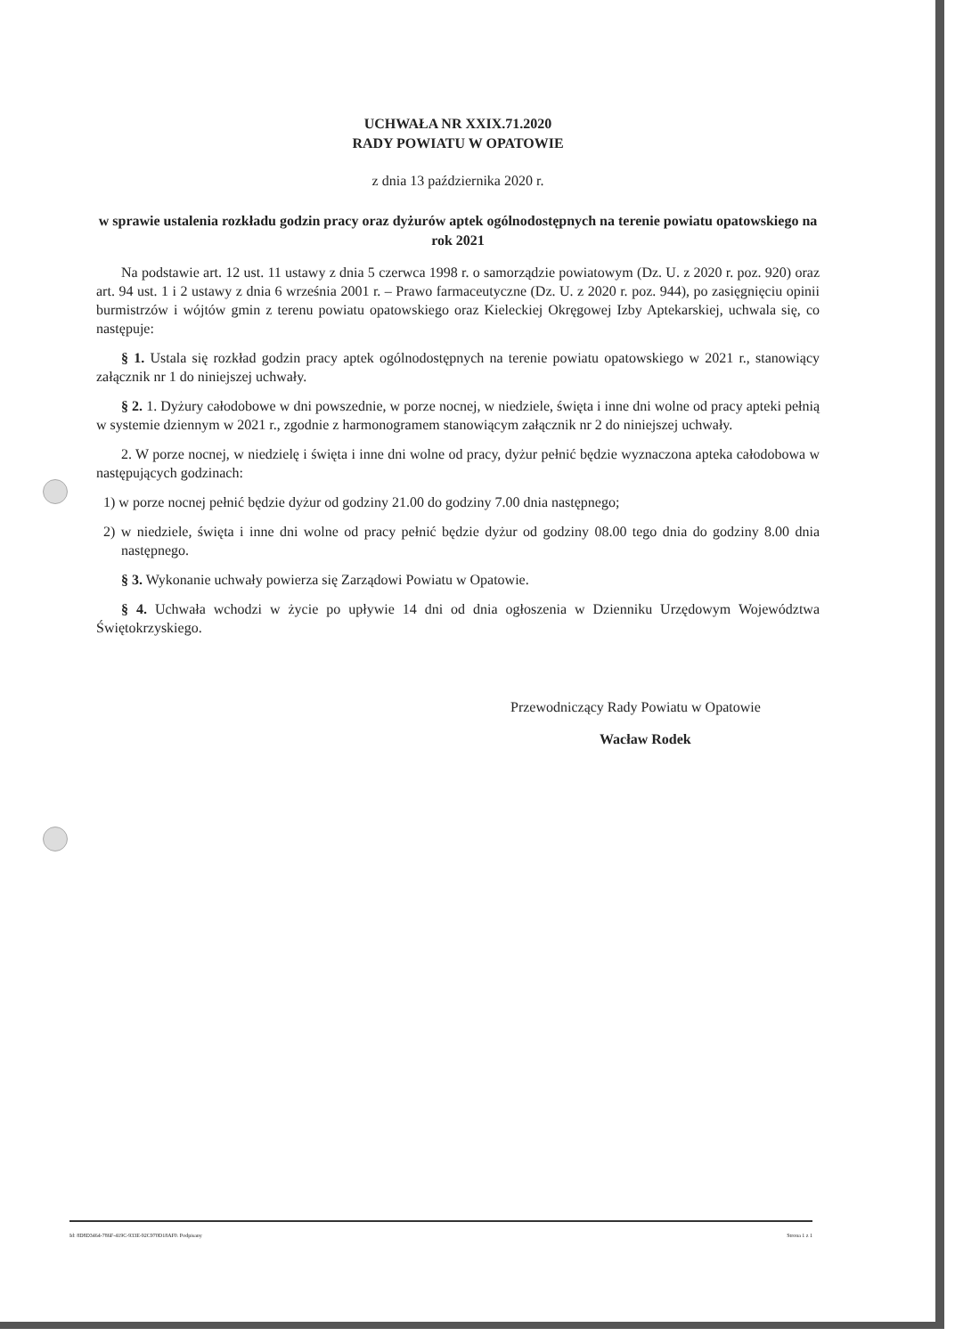UCHWAŁA NR XXIX.71.2020
RADY POWIATU W OPATOWIE
z dnia 13 października 2020 r.
w sprawie ustalenia rozkładu godzin pracy oraz dyżurów aptek ogólnodostępnych na terenie powiatu opatowskiego na rok 2021
Na podstawie art. 12 ust. 11 ustawy z dnia 5 czerwca 1998 r. o samorządzie powiatowym (Dz. U. z 2020 r. poz. 920) oraz art. 94 ust. 1 i 2 ustawy z dnia 6 września 2001 r. – Prawo farmaceutyczne (Dz. U. z 2020 r. poz. 944), po zasięgnięciu opinii burmistrzów i wójtów gmin z terenu powiatu opatowskiego oraz Kieleckiej Okręgowej Izby Aptekarskiej, uchwala się, co następuje:
§ 1. Ustala się rozkład godzin pracy aptek ogólnodostępnych na terenie powiatu opatowskiego w 2021 r., stanowiący załącznik nr 1 do niniejszej uchwały.
§ 2. 1. Dyżury całodobowe w dni powszednie, w porze nocnej, w niedziele, święta i inne dni wolne od pracy apteki pełnią w systemie dziennym w 2021 r., zgodnie z harmonogramem stanowiącym załącznik nr 2 do niniejszej uchwały.
2. W porze nocnej, w niedzielę i święta i inne dni wolne od pracy, dyżur pełnić będzie wyznaczona apteka całodobowa w następujących godzinach:
1) w porze nocnej pełnić będzie dyżur od godziny 21.00 do godziny 7.00 dnia następnego;
2) w niedziele, święta i inne dni wolne od pracy pełnić będzie dyżur od godziny 08.00 tego dnia do godziny 8.00 dnia następnego.
§ 3. Wykonanie uchwały powierza się Zarządowi Powiatu w Opatowie.
§ 4. Uchwała wchodzi w życie po upływie 14 dni od dnia ogłoszenia w Dzienniku Urzędowym Województwa Świętokrzyskiego.
Przewodniczący Rady Powiatu w Opatowie
Wacław Rodek
Id: 8D8D3464-786F-419C-933E-92C970D18AF0. Podpisany Strona 1 z 1